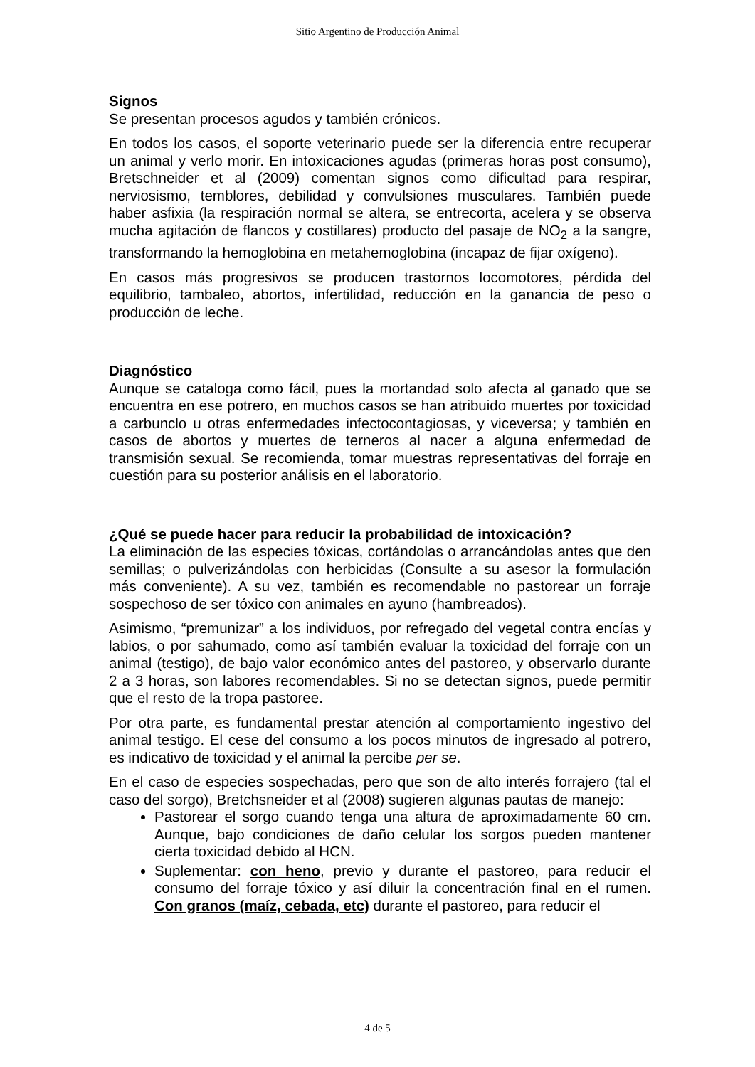Sitio Argentino de Producción Animal
Signos
Se presentan procesos agudos y también crónicos.
En todos los casos, el soporte veterinario puede ser la diferencia entre recuperar un animal y verlo morir. En intoxicaciones agudas (primeras horas post consumo), Bretschneider et al (2009) comentan signos como dificultad para respirar, nerviosismo, temblores, debilidad y convulsiones musculares. También puede haber asfixia (la respiración normal se altera, se entrecorta, acelera y se observa mucha agitación de flancos y costillares) producto del pasaje de NO<sub>2</sub> a la sangre, transformando la hemoglobina en metahemoglobina (incapaz de fijar oxígeno).
En casos más progresivos se producen trastornos locomotores, pérdida del equilibrio, tambaleo, abortos, infertilidad, reducción en la ganancia de peso o producción de leche.
Diagnóstico
Aunque se cataloga como fácil, pues la mortandad solo afecta al ganado que se encuentra en ese potrero, en muchos casos se han atribuido muertes por toxicidad a carbunclo u otras enfermedades infectocontagiosas, y viceversa; y también en casos de abortos y muertes de terneros al nacer a alguna enfermedad de transmisión sexual. Se recomienda, tomar muestras representativas del forraje en cuestión para su posterior análisis en el laboratorio.
¿Qué se puede hacer para reducir la probabilidad de intoxicación?
La eliminación de las especies tóxicas, cortándolas o arrancándolas antes que den semillas; o pulverizándolas con herbicidas (Consulte a su asesor la formulación más conveniente). A su vez, también es recomendable no pastorear un forraje sospechoso de ser tóxico con animales en ayuno (hambreados).
Asimismo, “premunizar” a los individuos, por refregado del vegetal contra encías y labios, o por sahumado, como así también evaluar la toxicidad del forraje con un animal (testigo), de bajo valor económico antes del pastoreo, y observarlo durante 2 a 3 horas, son labores recomendables. Si no se detectan signos, puede permitir que el resto de la tropa pastoree.
Por otra parte, es fundamental prestar atención al comportamiento ingestivo del animal testigo. El cese del consumo a los pocos minutos de ingresado al potrero, es indicativo de toxicidad y el animal la percibe per se.
En el caso de especies sospechadas, pero que son de alto interés forrajero (tal el caso del sorgo), Bretchsneider et al (2008) sugieren algunas pautas de manejo:
Pastorear el sorgo cuando tenga una altura de aproximadamente 60 cm. Aunque, bajo condiciones de daño celular los sorgos pueden mantener cierta toxicidad debido al HCN.
Suplementar: con heno, previo y durante el pastoreo, para reducir el consumo del forraje tóxico y así diluir la concentración final en el rumen. Con granos (maíz, cebada, etc) durante el pastoreo, para reducir el
4 de 5